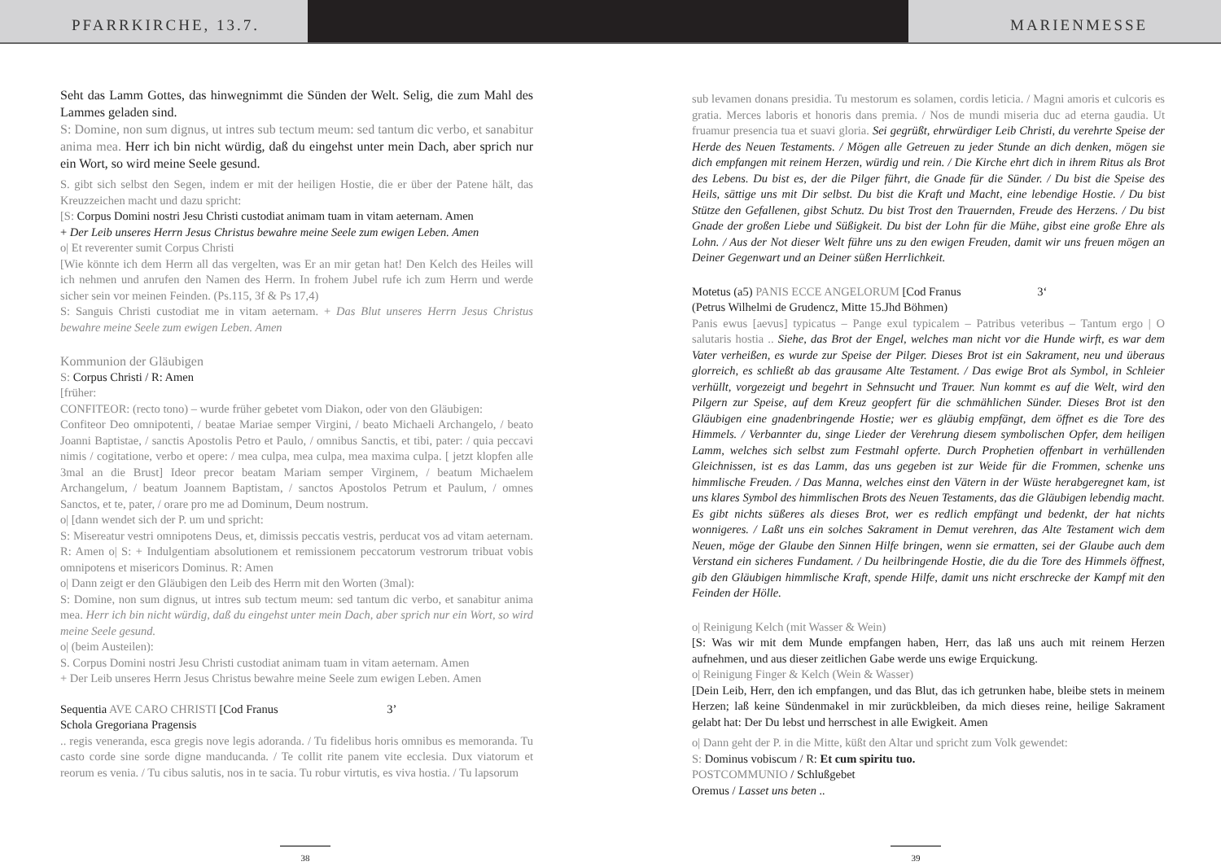PFARRKIRCHE, 13.7. MARIENMESSE
Seht das Lamm Gottes, das hinwegnimmt die Sünden der Welt. Selig, die zum Mahl des Lammes geladen sind.
S: Domine, non sum dignus, ut intres sub tectum meum: sed tantum dic verbo, et sanabitur anima mea. Herr ich bin nicht würdig, daß du eingehst unter mein Dach, aber sprich nur ein Wort, so wird meine Seele gesund.
S. gibt sich selbst den Segen, indem er mit der heiligen Hostie, die er über der Patene hält, das Kreuzzeichen macht und dazu spricht:
[S: Corpus Domini nostri Jesu Christi custodiat animam tuam in vitam aeternam. Amen
+ Der Leib unseres Herrn Jesus Christus bewahre meine Seele zum ewigen Leben. Amen
o| Et reverenter sumit Corpus Christi
[Wie könnte ich dem Herrn all das vergelten, was Er an mir getan hat! Den Kelch des Heiles will ich nehmen und anrufen den Namen des Herrn. In frohem Jubel rufe ich zum Herrn und werde sicher sein vor meinen Feinden. (Ps.115, 3f & Ps 17,4)
S: Sanguis Christi custodiat me in vitam aeternam. + Das Blut unseres Herrn Jesus Christus bewahre meine Seele zum ewigen Leben. Amen
Kommunion der Gläubigen
S: Corpus Christi / R: Amen
[früher:
CONFITEOR: (recto tono) – wurde früher gebetet vom Diakon, oder von den Gläubigen:
Confiteor Deo omnipotenti, / beatae Mariae semper Virgini, / beato Michaeli Archangelo, / beato Joanni Baptistae, / sanctis Apostolis Petro et Paulo, / omnibus Sanctis, et tibi, pater: / quia peccavi nimis / cogitatione, verbo et opere: / mea culpa, mea culpa, mea maxima culpa. [ jetzt klopfen alle 3mal an die Brust] Ideor precor beatam Mariam semper Virginem, / beatum Michaelem Archangelum, / beatum Joannem Baptistam, / sanctos Apostolos Petrum et Paulum, / omnes Sanctos, et te, pater, / orare pro me ad Dominum, Deum nostrum.
o| [dann wendet sich der P. um und spricht:
S: Misereatur vestri omnipotens Deus, et, dimissis peccatis vestris, perducat vos ad vitam aeternam. R: Amen o| S: + Indulgentiam absolutionem et remissionem peccatorum vestrorum tribuat vobis omnipotens et misericors Dominus. R: Amen
o| Dann zeigt er den Gläubigen den Leib des Herrn mit den Worten (3mal):
S: Domine, non sum dignus, ut intres sub tectum meum: sed tantum dic verbo, et sanabitur anima mea. Herr ich bin nicht würdig, daß du eingehst unter mein Dach, aber sprich nur ein Wort, so wird meine Seele gesund.
o| (beim Austeilen):
S. Corpus Domini nostri Jesu Christi custodiat animam tuam in vitam aeternam. Amen
+ Der Leib unseres Herrn Jesus Christus bewahre meine Seele zum ewigen Leben. Amen
Sequentia AVE CARO CHRISTI [Cod Franus 3’
Schola Gregoriana Pragensis
.. regis veneranda, esca gregis nove legis adoranda. / Tu fidelibus horis omnibus es memoranda. Tu casto corde sine sorde digne manducanda. / Te collit rite panem vite ecclesia. Dux viatorum et reorum es venia. / Tu cibus salutis, nos in te sacia. Tu robur virtutis, es viva hostia. / Tu lapsorum
38
sub levamen donans presidia. Tu mestorum es solamen, cordis leticia. / Magni amoris et culcoris es gratia. Merces laboris et honoris dans premia. / Nos de mundi miseria duc ad eterna gaudia. Ut fruamur presencia tua et suavi gloria. Sei gegrüßt, ehrwürdiger Leib Christi, du verehrte Speise der Herde des Neuen Testaments. / Mögen alle Getreuen zu jeder Stunde an dich denken, mögen sie dich empfangen mit reinem Herzen, würdig und rein. / Die Kirche ehrt dich in ihrem Ritus als Brot des Lebens. Du bist es, der die Pilger führt, die Gnade für die Sünder. / Du bist die Speise des Heils, sättige uns mit Dir selbst. Du bist die Kraft und Macht, eine lebendige Hostie. / Du bist Stütze den Gefallenen, gibst Schutz. Du bist Trost den Trauernden, Freude des Herzens. / Du bist Gnade der großen Liebe und Süßigkeit. Du bist der Lohn für die Mühe, gibst eine große Ehre als Lohn. / Aus der Not dieser Welt führe uns zu den ewigen Freuden, damit wir uns freuen mögen an Deiner Gegenwart und an Deiner süßen Herrlichkeit.
Motetus (a5) PANIS ECCE ANGELORUM [Cod Franus 3‘
(Petrus Wilhelmi de Grudencz, Mitte 15.Jhd Böhmen)
Panis ewus [aevus] typicatus – Pange exul typicalem – Patribus veteribus – Tantum ergo | O salutaris hostia .. Siehe, das Brot der Engel, welches man nicht vor die Hunde wirft, es war dem Vater verheißen, es wurde zur Speise der Pilger. Dieses Brot ist ein Sakrament, neu und überaus glorreich, es schließt ab das grausame Alte Testament. / Das ewige Brot als Symbol, in Schleier verhüllt, vorgezeigt und begehrt in Sehnsucht und Trauer. Nun kommt es auf die Welt, wird den Pilgern zur Speise, auf dem Kreuz geopfert für die schmählichen Sünder. Dieses Brot ist den Gläubigen eine gnadenbringende Hostie; wer es gläubig empfängt, dem öffnet es die Tore des Himmels. / Verbannter du, singe Lieder der Verehrung diesem symbolischen Opfer, dem heiligen Lamm, welches sich selbst zum Festmahl opferte. Durch Prophetien offenbart in verhüllenden Gleichnissen, ist es das Lamm, das uns gegeben ist zur Weide für die Frommen, schenke uns himmlische Freuden. / Das Manna, welches einst den Vätern in der Wüste herabgeregnet kam, ist uns klares Symbol des himmlischen Brots des Neuen Testaments, das die Gläubigen lebendig macht. Es gibt nichts süßeres als dieses Brot, wer es redlich empfängt und bedenkt, der hat nichts wonnigeres. / Laßt uns ein solches Sakrament in Demut verehren, das Alte Testament wich dem Neuen, möge der Glaube den Sinnen Hilfe bringen, wenn sie ermatten, sei der Glaube auch dem Verstand ein sicheres Fundament. / Du heilbringende Hostie, die du die Tore des Himmels öffnest, gib den Gläubigen himmlische Kraft, spende Hilfe, damit uns nicht erschrecke der Kampf mit den Feinden der Hölle.
o| Reinigung Kelch (mit Wasser & Wein)
[S: Was wir mit dem Munde empfangen haben, Herr, das laß uns auch mit reinem Herzen aufnehmen, und aus dieser zeitlichen Gabe werde uns ewige Erquickung.
o| Reinigung Finger & Kelch (Wein & Wasser)
[Dein Leib, Herr, den ich empfangen, und das Blut, das ich getrunken habe, bleibe stets in meinem Herzen; laß keine Sündenmakel in mir zurückbleiben, da mich dieses reine, heilige Sakrament gelabt hat: Der Du lebst und herrschest in alle Ewigkeit. Amen
o| Dann geht der P. in die Mitte, küßt den Altar und spricht zum Volk gewendet:
S: Dominus vobiscum / R: Et cum spiritu tuo.
POSTCOMMUNIO / Schlußgebet
Oremus / Lasset uns beten ..
39